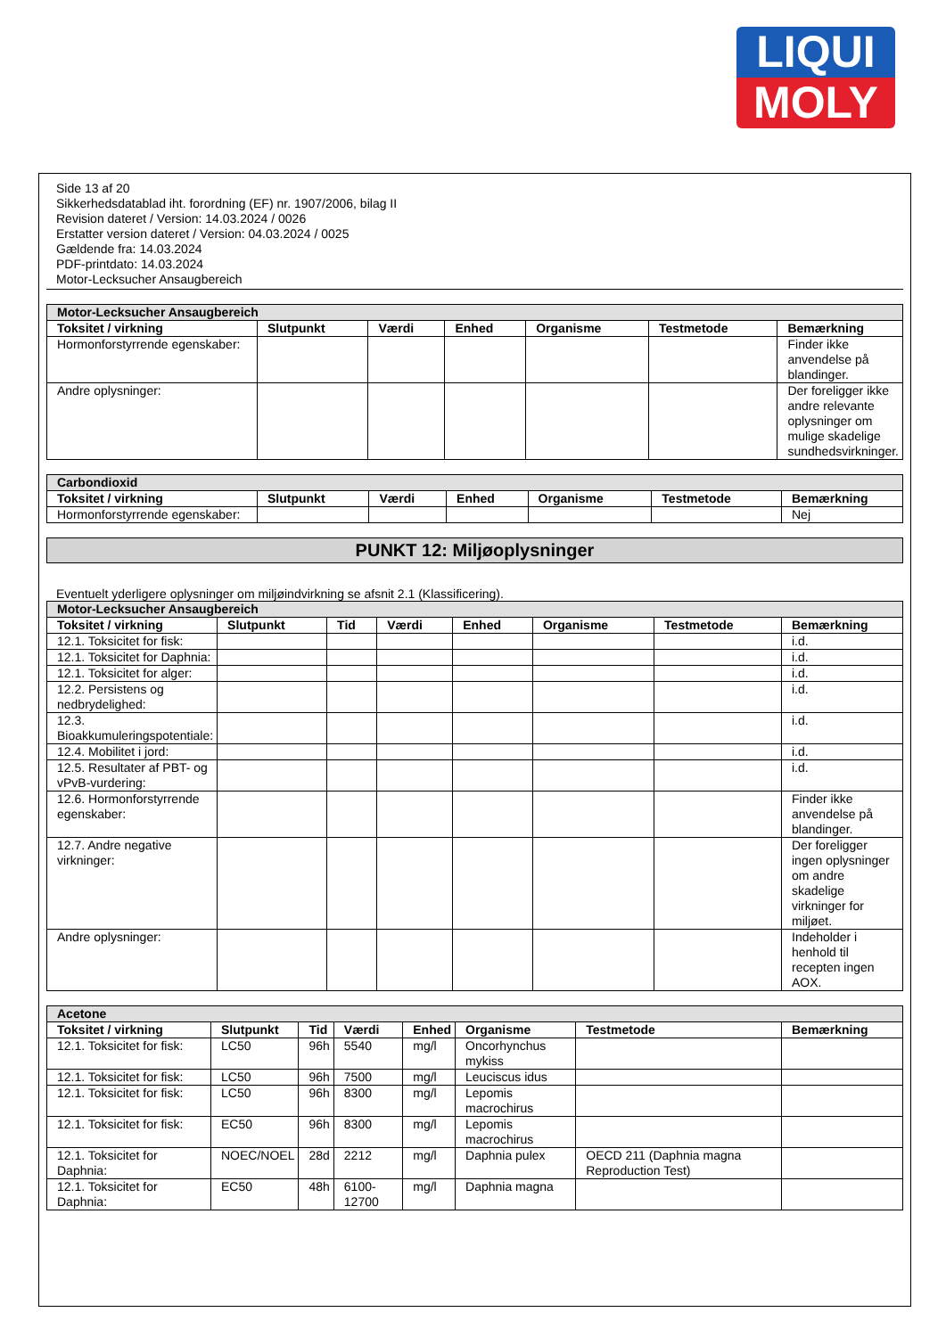LIQUI
MOLY
Side 13 af 20
Sikkerhedsdatablad iht. forordning (EF) nr. 1907/2006, bilag II
Revision dateret / Version: 14.03.2024 / 0026
Erstatter version dateret / Version: 04.03.2024 / 0025
Gældende fra: 14.03.2024
PDF-printdato: 14.03.2024
Motor-Lecksucher Ansaugbereich
| Motor-Lecksucher Ansaugbereich | | | | | | |
| Toksitet / virkning | Slutpunkt | Værdi | Enhed | Organisme | Testmetode | Bemærkning |
| Hormonforstyrrende egenskaber: | | | | | | Finder ikke anvendelse på blandinger. |
| Andre oplysninger: | | | | | | Der foreligger ikke andre relevante oplysninger om mulige skadelige sundhedsvirkninger. |
| Carbondioxid | | | | | | |
| Toksitet / virkning | Slutpunkt | Værdi | Enhed | Organisme | Testmetode | Bemærkning |
| Hormonforstyrrende egenskaber: | | | | | | Nej |
PUNKT 12: Miljøoplysninger
Eventuelt yderligere oplysninger om miljøindvirkning se afsnit 2.1 (Klassificering).
| Motor-Lecksucher Ansaugbereich | | | | | | | |
| Toksitet / virkning | Slutpunkt | Tid | Værdi | Enhed | Organisme | Testmetode | Bemærkning |
| 12.1. Toksicitet for fisk: | | | | | | | i.d. |
| 12.1. Toksicitet for Daphnia: | | | | | | | i.d. |
| 12.1. Toksicitet for alger: | | | | | | | i.d. |
| 12.2. Persistens og nedbrydelighed: | | | | | | | i.d. |
| 12.3. Bioakkumuleringspotentiale: | | | | | | | i.d. |
| 12.4. Mobilitet i jord: | | | | | | | i.d. |
| 12.5. Resultater af PBT- og vPvB-vurdering: | | | | | | | i.d. |
| 12.6. Hormonforstyrrende egenskaber: | | | | | | | Finder ikke anvendelse på blandinger. |
| 12.7. Andre negative virkninger: | | | | | | | Der foreligger ingen oplysninger om andre skadelige virkninger for miljøet. |
| Andre oplysninger: | | | | | | | Indeholder i henhold til recepten ingen AOX. |
| Acetone | | | | | | | |
| Toksitet / virkning | Slutpunkt | Tid | Værdi | Enhed | Organisme | Testmetode | Bemærkning |
| 12.1. Toksicitet for fisk: | LC50 | 96h | 5540 | mg/l | Oncorhynchus mykiss | | |
| 12.1. Toksicitet for fisk: | LC50 | 96h | 7500 | mg/l | Leuciscus idus | | |
| 12.1. Toksicitet for fisk: | LC50 | 96h | 8300 | mg/l | Lepomis macrochirus | | |
| 12.1. Toksicitet for fisk: | EC50 | 96h | 8300 | mg/l | Lepomis macrochirus | | |
| 12.1. Toksicitet for Daphnia: | NOEC/NOEL | 28d | 2212 | mg/l | Daphnia pulex | OECD 211 (Daphnia magna Reproduction Test) | |
| 12.1. Toksicitet for Daphnia: | EC50 | 48h | 6100-12700 | mg/l | Daphnia magna | | |